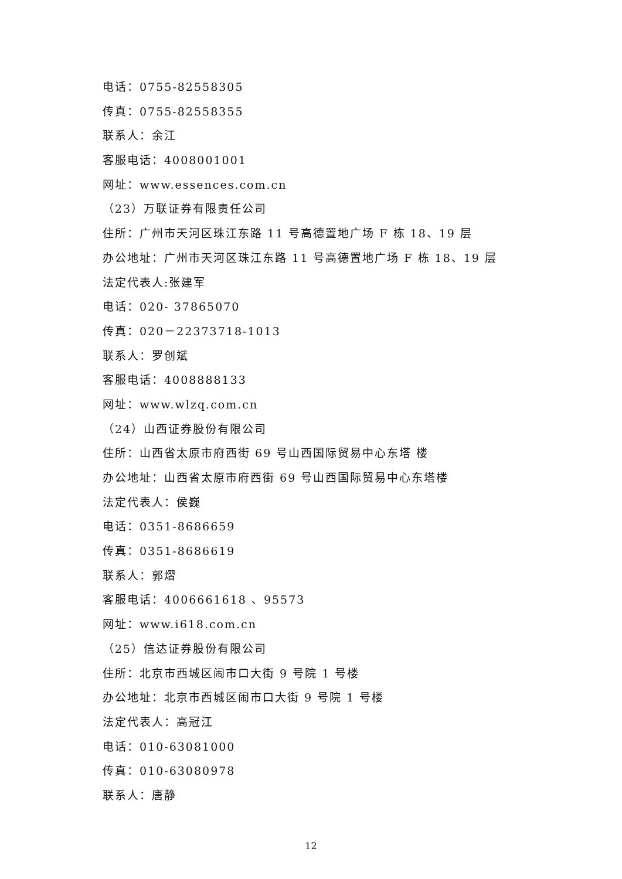电话：0755-82558305
传真：0755-82558355
联系人：余江
客服电话：4008001001
网址：www.essences.com.cn
（23）万联证券有限责任公司
住所：广州市天河区珠江东路 11 号高德置地广场 F 栋 18、19 层
办公地址：广州市天河区珠江东路 11 号高德置地广场 F 栋 18、19 层
法定代表人:张建军
电话：020- 37865070
传真：020－22373718-1013
联系人：罗创斌
客服电话：4008888133
网址：www.wlzq.com.cn
（24）山西证券股份有限公司
住所：山西省太原市府西街 69 号山西国际贸易中心东塔 楼
办公地址：山西省太原市府西街 69 号山西国际贸易中心东塔楼
法定代表人：侯巍
电话：0351-8686659
传真：0351-8686619
联系人：郭熠
客服电话：4006661618 、95573
网址：www.i618.com.cn
（25）信达证券股份有限公司
住所：北京市西城区闹市口大街 9 号院 1 号楼
办公地址：北京市西城区闹市口大街 9 号院 1 号楼
法定代表人：高冠江
电话：010-63081000
传真：010-63080978
联系人：唐静
12